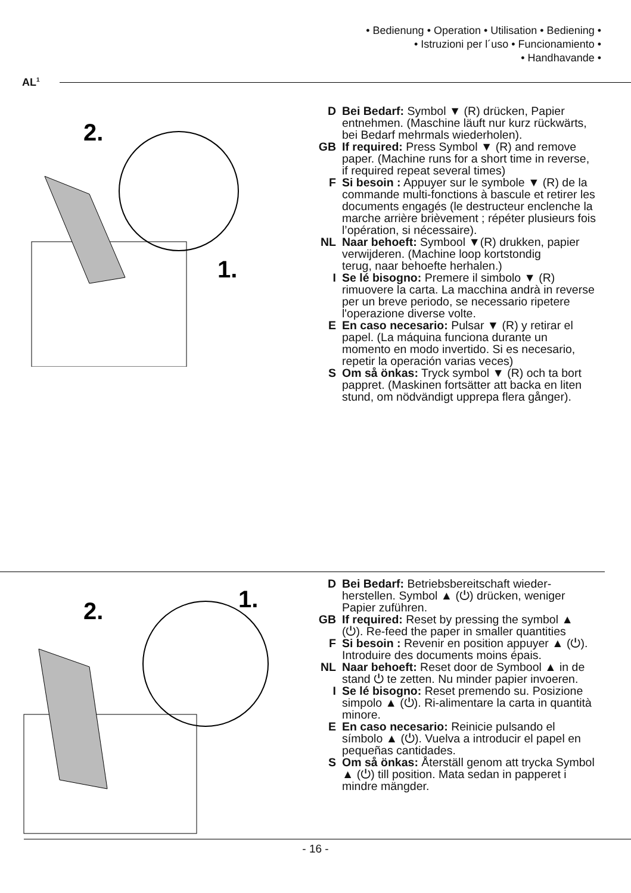• Bedienung • Operation • Utilisation • Bediening •
• Istruzioni per l´uso • Funcionamiento •
• Handhavande •
AL<sup>1</sup>
2.
1.
D Bei Bedarf: Symbol ▼ (R) drücken, Papier entnehmen. (Maschine läuft nur kurz rückwärts, bei Bedarf mehrmals wiederholen).
GB If required: Press Symbol ▼ (R) and remove paper. (Machine runs for a short time in reverse, if required repeat several times)
F Si besoin : Appuyer sur le symbole ▼ (R) de la commande multi-fonctions à bascule et retirer les documents engagés (le destructeur enclenche la marche arrière brièvement ; répéter plusieurs fois l’opération, si nécessaire).
NL Naar behoeft: Symbool ▼(R) drukken, papier verwijderen. (Machine loop kortstondig
terug, naar behoefte herhalen.)
I Se lé bisogno: Premere il simbolo ▼ (R) rimuovere la carta. La macchina andrà in reverse per un breve periodo, se necessario ripetere l'operazione diverse volte.
E En caso necesario: Pulsar ▼ (R) y retirar el papel. (La máquina funciona durante un momento en modo invertido. Si es necesario, repetir la operación varias veces)
S Om så önkas: Tryck symbol ▼ (R) och ta bort pappret. (Maskinen fortsätter att backa en liten stund, om nödvändigt upprepa flera gånger).
2.
1.
D Bei Bedarf: Betriebsbereitschaft wieder­herstellen. Symbol ▲ (⏻) drücken, weniger Papier zuführen.
GB If required: Reset by pressing the symbol ▲ (⏻). Re-feed the paper in smaller quantities
F Si besoin : Revenir en position appuyer ▲ (⏻). Introduire des documents moins épais.
NL Naar behoeft: Reset door de Symbool ▲ in de stand ⏻ te zetten. Nu minder papier invoeren.
I Se lé bisogno: Reset premendo su. Posizione simpolo ▲ (⏻). Ri-alimentare la carta in quantità minore.
E En caso necesario: Reinicie pulsando el símbolo ▲ (⏻). Vuelva a introducir el papel en pequeñas cantidades.
S Om så önkas: Återställ genom att trycka Symbol ▲ (⏻) till position. Mata sedan in papperet i mindre mängder.
- 16 -